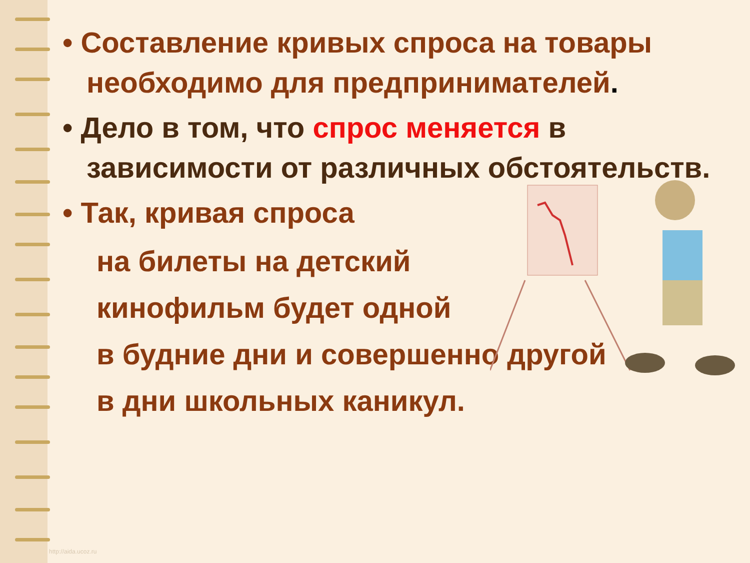• Составление кривых спроса на товары необходимо для предпринимателей.
• Дело в том, что спрос меняется в зависимости от различных обстоятельств.
• Так, кривая спроса
на билеты на детский
кинофильм будет одной
в будние дни и совершенно другой
в дни школьных каникул.
http://aida.ucoz.ru